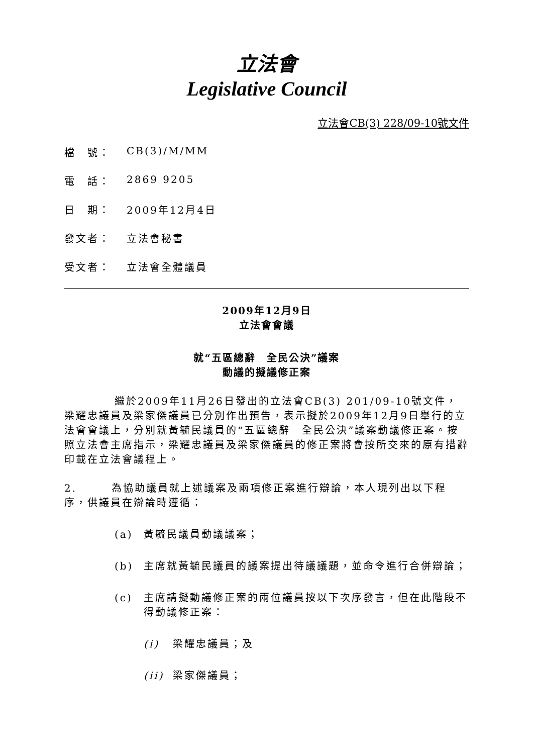立法會
Legislative Council
立法會CB(3) 228/09-10號文件
檔　號： CB(3)/M/MM
電　話： 2869 9205
日　期： 2009年12月4日
發文者： 立法會秘書
受文者： 立法會全體議員
2009年12月9日
立法會會議
就“五區總辭　全民公決”議案
動議的擬議修正案
繼於2009年11月26日發出的立法會CB(3) 201/09-10號文件，梁耀忠議員及梁家傑議員已分別作出預告，表示擬於2009年12月9日舉行的立法會會議上，分別就黃毓民議員的“五區總辭　全民公決”議案動議修正案。按照立法會主席指示，梁耀忠議員及梁家傑議員的修正案將會按所交來的原有措辭印載在立法會議程上。
2.　　　為協助議員就上述議案及兩項修正案進行辯論，本人現列出以下程序，供議員在辯論時遵循：
(a) 黃毓民議員動議議案；
(b) 主席就黃毓民議員的議案提出待議議題，並命令進行合併辯論；
(c) 主席請擬動議修正案的兩位議員按以下次序發言，但在此階段不得動議修正案：
(i) 梁耀忠議員；及
(ii) 梁家傑議員；